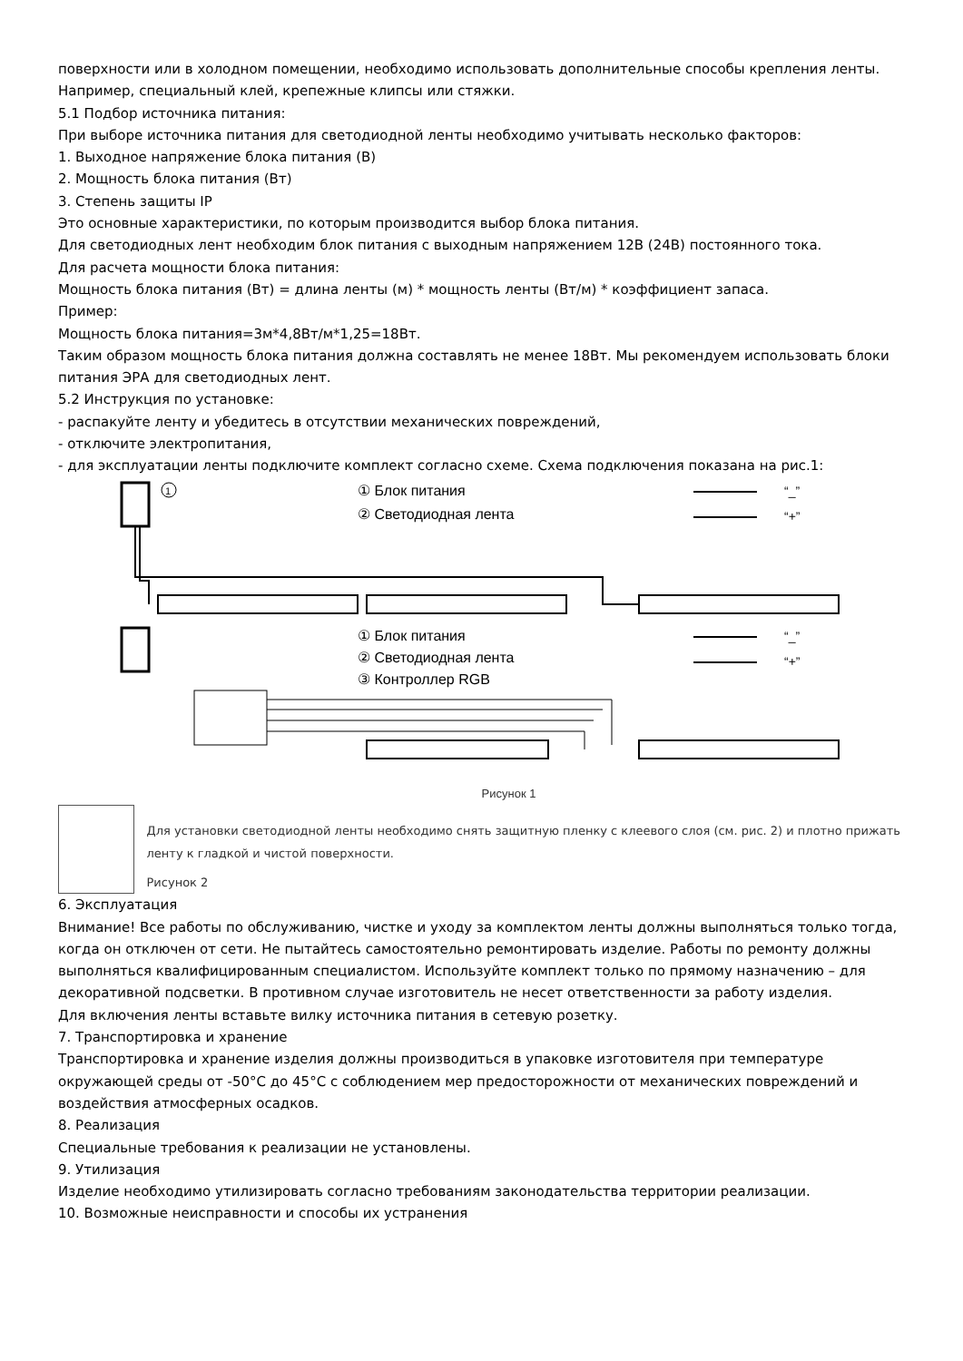поверхности или в холодном помещении, необходимо использовать дополнительные способы крепления ленты. Например, специальный клей, крепежные клипсы или стяжки.
5.1 Подбор источника питания:
При выборе источника питания для светодиодной ленты необходимо учитывать несколько факторов:
1. Выходное напряжение блока питания (В)
2. Мощность блока питания (Вт)
3. Степень защиты IP
Это основные характеристики, по которым производится выбор блока питания.
Для светодиодных лент необходим блок питания с выходным напряжением 12В (24В) постоянного тока.
Для расчета мощности блока питания:
Мощность блока питания (Вт) = длина ленты (м) * мощность ленты (Вт/м) * коэффициент запаса.
Пример:
Мощность блока питания=3м*4,8Вт/м*1,25=18Вт.
Таким образом мощность блока питания должна составлять не менее 18Вт. Мы рекомендуем использовать блоки питания ЭРА для светодиодных лент.
5.2 Инструкция по установке:
- распакуйте ленту и убедитесь в отсутствии механических повреждений,
- отключите электропитания,
- для эксплуатации ленты подключите комплект согласно схеме. Схема подключения показана на рис.1:
1
① Блок питания
② Светодиодная лента
“_”
“+”
① Блок питания
② Светодиодная лента
③ Контроллер RGB
“_”
“+”
Рисунок 1
Для установки светодиодной ленты необходимо снять защитную пленку с клеевого слоя (см. рис. 2) и плотно прижать ленту к гладкой и чистой поверхности.
Рисунок 2
6. Эксплуатация
Внимание! Все работы по обслуживанию, чистке и уходу за комплектом ленты должны выполняться только тогда, когда он отключен от сети. Не пытайтесь самостоятельно ремонтировать изделие. Работы по ремонту должны выполняться квалифицированным специалистом. Используйте комплект только по прямому назначению – для декоративной подсветки. В противном случае изготовитель не несет ответственности за работу изделия.
Для включения ленты вставьте вилку источника питания в сетевую розетку.
7. Транспортировка и хранение
Транспортировка и хранение изделия должны производиться в упаковке изготовителя при температуре окружающей среды от -50°С до 45°С с соблюдением мер предосторожности от механических повреждений и воздействия атмосферных осадков.
8. Реализация
Специальные требования к реализации не установлены.
9. Утилизация
Изделие необходимо утилизировать согласно требованиям законодательства территории реализации.
10. Возможные неисправности и способы их устранения